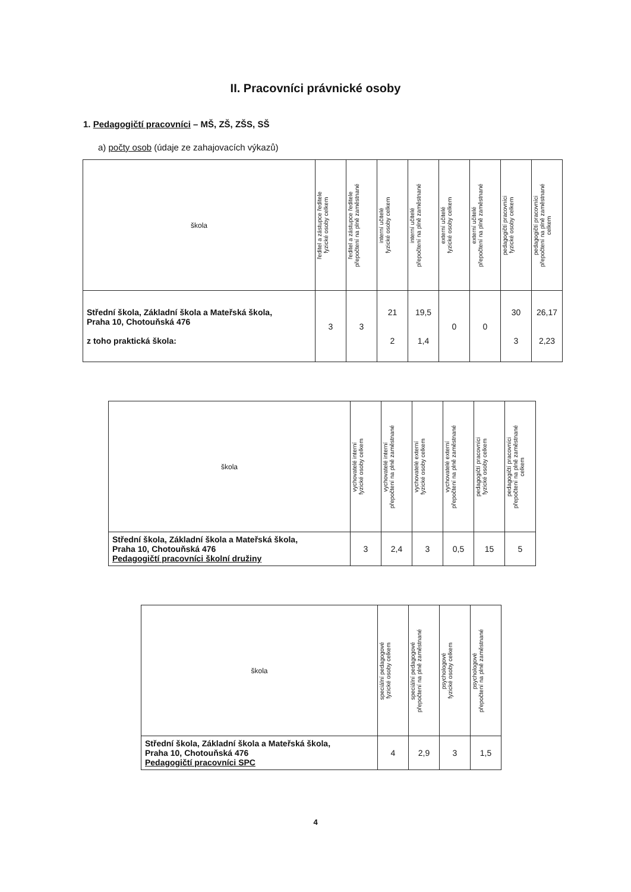II. Pracovníci právnické osoby
1. Pedagogičtí pracovníci – MŠ, ZŠ, ZŠS, SŠ
a) počty osob (údaje ze zahajovacích výkazů)
| škola | ředitel a zástupce ředitele fyzické osoby celkem | ředitel a zástupce ředitele přepočtení na plně zaměstnané | interní učitelé fyzické osoby celkem | interní učitelé přepočtení na plně zaměstnané | externí učitelé fyzické osoby celkem | externí učitelé přepočtení na plně zaměstnané | pedagogičtí pracovníci fyzické osoby celkem | pedagogičtí pracovníci přepočtení na plně zaměstnané celkem |
| --- | --- | --- | --- | --- | --- | --- | --- | --- |
| Střední škola, Základní škola a Mateřská škola, Praha 10, Chotouňská 476 z toho praktická škola: | 3 | 3 | 21 2 | 19,5 1,4 | 0 | 0 | 30 3 | 26,17 2,23 |
| škola | vychovatelé interní fyzické osoby celkem | vychovatelé interní přepočtení na plně zaměstnané | vychovatelé externí fyzické osoby celkem | vychovatelé externí přepočtení na plně zaměstnané | pedagogičtí pracovníci fyzické osoby celkem | pedagogičtí pracovníci přepočtení na plně zaměstnané celkem |
| --- | --- | --- | --- | --- | --- | --- |
| Střední škola, Základní škola a Mateřská škola, Praha 10, Chotouňská 476 Pedagogičtí pracovníci školní družiny | 3 | 2,4 | 3 | 0,5 | 15 | 5 |
| škola | speciální pedagogové fyzické osoby celkem | speciální pedagogové přepočtení na plně zaměstnané | psychologové fyzické osoby celkem | psychologové přepočtení na plně zaměstnané |
| --- | --- | --- | --- | --- |
| Střední škola, Základní škola a Mateřská škola, Praha 10, Chotouňská 476 Pedagogičtí pracovníci SPC | 4 | 2,9 | 3 | 1,5 |
4